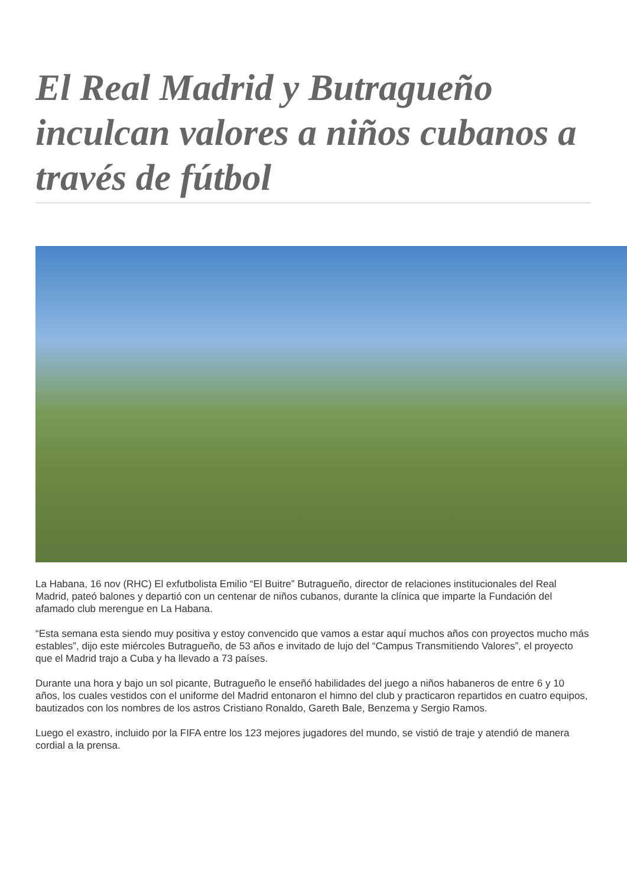El Real Madrid y Butragueño inculcan valores a niños cubanos a través de fútbol
La Habana, 16 nov (RHC) El exfutbolista Emilio “El Buitre” Butragueño, director de relaciones institucionales del Real Madrid, pateó balones y departió con un centenar de niños cubanos, durante la clínica que imparte la Fundación del afamado club merengue en La Habana.
“Esta semana esta siendo muy positiva y estoy convencido que vamos a estar aquí muchos años con proyectos mucho más estables”, dijo este miércoles Butragueño, de 53 años e invitado de lujo del “Campus Transmitiendo Valores”, el proyecto que el Madrid trajo a Cuba y ha llevado a 73 países.
Durante una hora y bajo un sol picante, Butragueño le enseñó habilidades del juego a niños habaneros de entre 6 y 10 años, los cuales vestidos con el uniforme del Madrid entonaron el himno del club y practicaron repartidos en cuatro equipos, bautizados con los nombres de los astros Cristiano Ronaldo, Gareth Bale, Benzema y Sergio Ramos.
Luego el exastro, incluido por la FIFA entre los 123 mejores jugadores del mundo, se vistió de traje y atendió de manera cordial a la prensa.